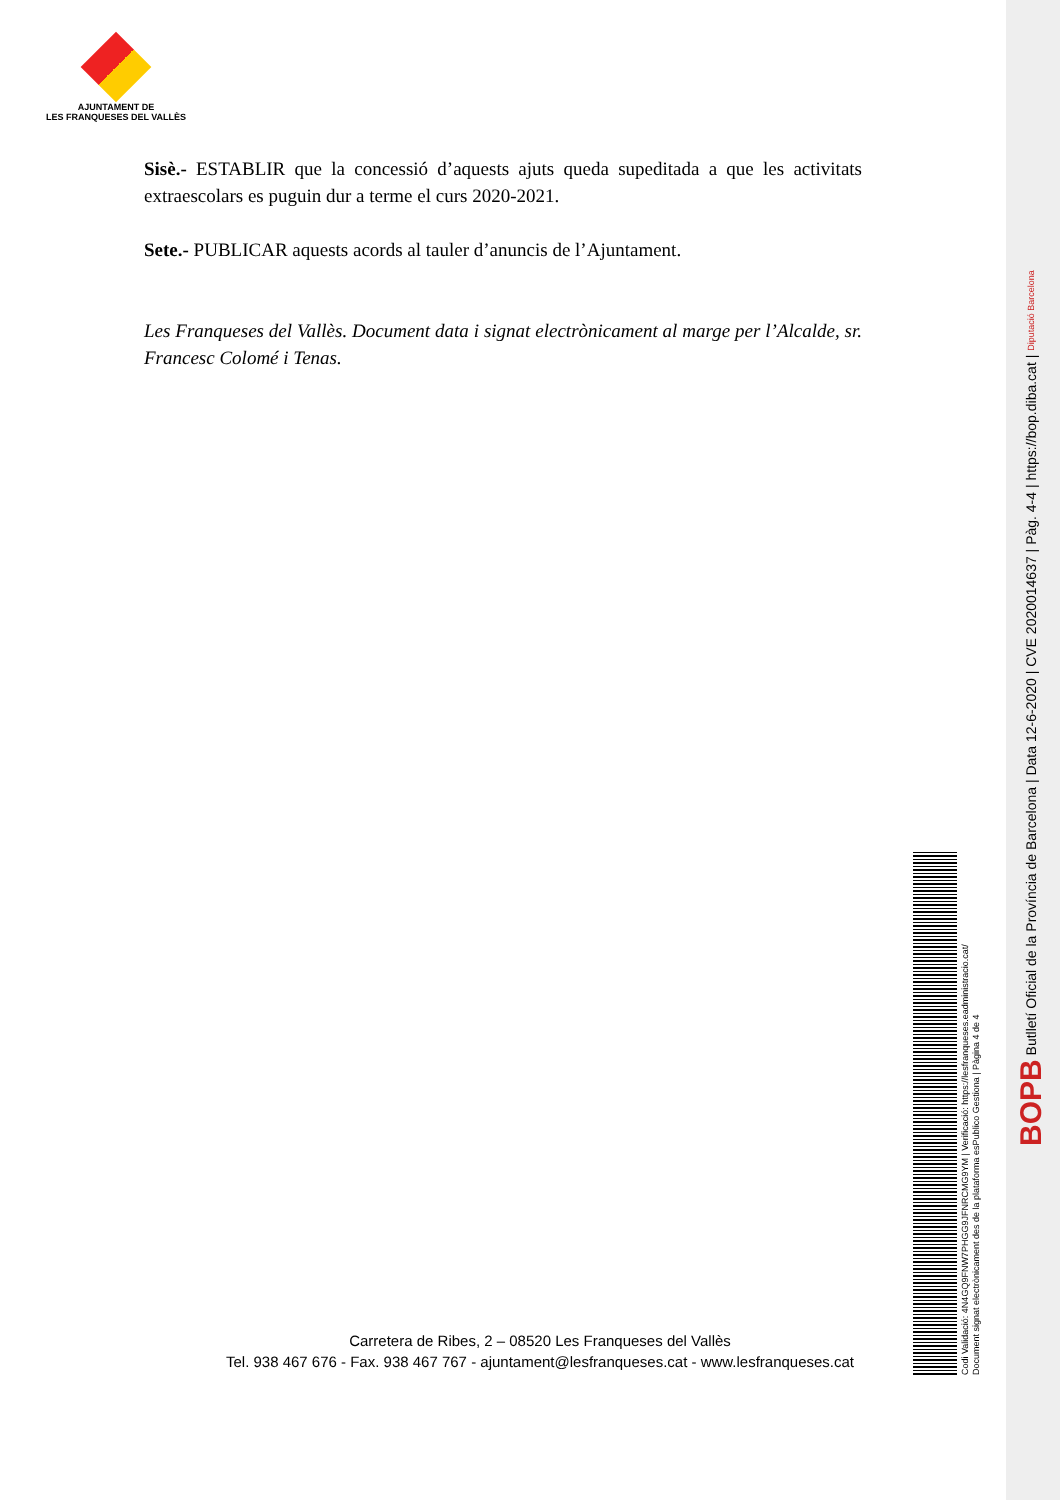AJUNTAMENT DE
LES FRANQUESES DEL VALLÈS
Sisè.- ESTABLIR que la concessió d’aquests ajuts queda supeditada a que les activitats extraescolars es puguin dur a terme el curs 2020-2021.
Sete.- PUBLICAR aquests acords al tauler d’anuncis de l’Ajuntament.
Les Franqueses del Vallès. Document data i signat electrònicament al marge per l’Alcalde, sr. Francesc Colomé i Tenas.
Carretera de Ribes, 2 – 08520 Les Franqueses del Vallès
Tel. 938 467 676 - Fax. 938 467 767 - ajuntament@lesfranqueses.cat - www.lesfranqueses.cat
Codi Validació: 4N4GQ9FNW7PHGG9JFNRCMG9YM | Verificació: https://lesfranqueses.eadministracio.cat/
Document signat electrònicament des de la plataforma esPublico Gestiona | Pàgina 4 de 4
BOPB Butlletí Oficial de la Província de Barcelona | Data 12-6-2020 | CVE 2020014637 | Pàg. 4-4 | https://bop.diba.cat | Diputació Barcelona